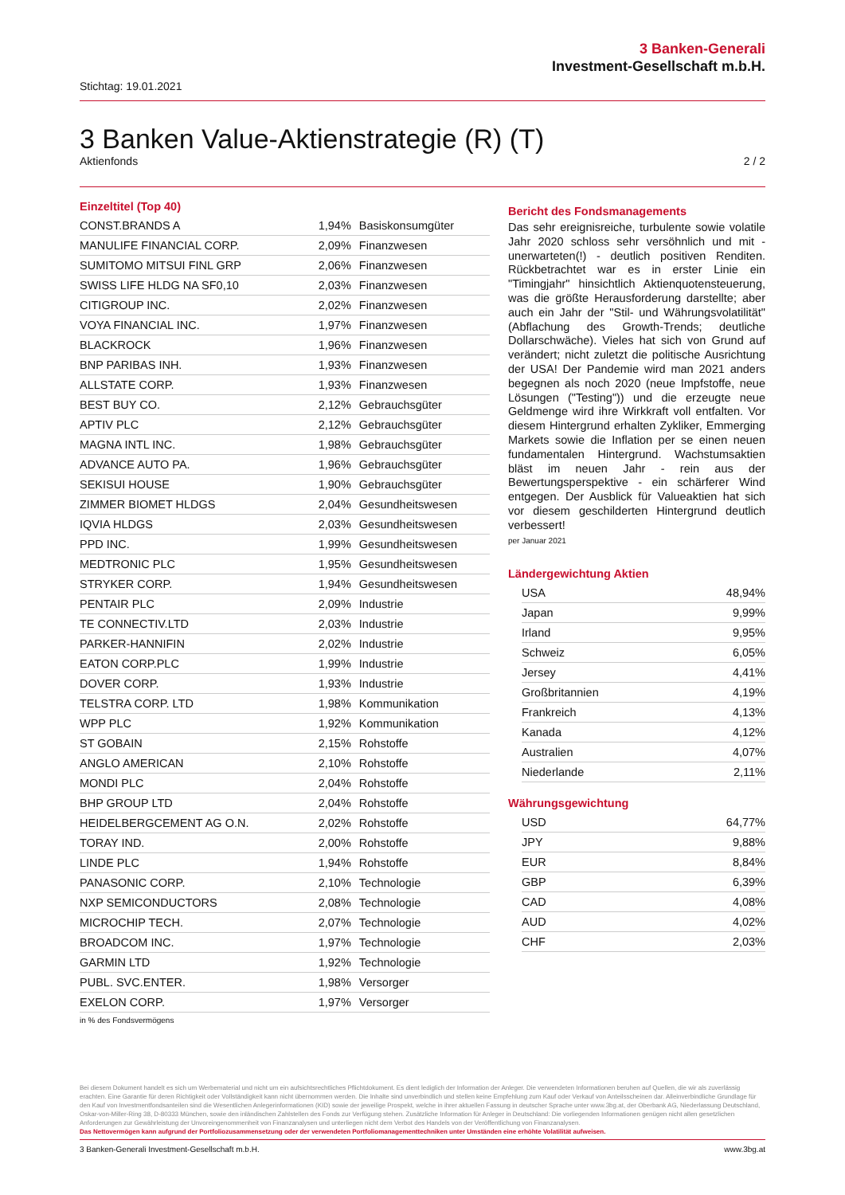3 Banken-Generali
Investment-Gesellschaft m.b.H.
Stichtag: 19.01.2021
3 Banken Value-Aktienstrategie (R) (T)
Aktienfonds 2 / 2
Einzeltitel (Top 40)
| CONST.BRANDS A | 1,94% | Basiskonsumgüter |
| MANULIFE FINANCIAL CORP. | 2,09% | Finanzwesen |
| SUMITOMO MITSUI FINL GRP | 2,06% | Finanzwesen |
| SWISS LIFE HLDG NA SF0,10 | 2,03% | Finanzwesen |
| CITIGROUP INC. | 2,02% | Finanzwesen |
| VOYA FINANCIAL INC. | 1,97% | Finanzwesen |
| BLACKROCK | 1,96% | Finanzwesen |
| BNP PARIBAS INH. | 1,93% | Finanzwesen |
| ALLSTATE CORP. | 1,93% | Finanzwesen |
| BEST BUY CO. | 2,12% | Gebrauchsgüter |
| APTIV PLC | 2,12% | Gebrauchsgüter |
| MAGNA INTL INC. | 1,98% | Gebrauchsgüter |
| ADVANCE AUTO PA. | 1,96% | Gebrauchsgüter |
| SEKISUI HOUSE | 1,90% | Gebrauchsgüter |
| ZIMMER BIOMET HLDGS | 2,04% | Gesundheitswesen |
| IQVIA HLDGS | 2,03% | Gesundheitswesen |
| PPD INC. | 1,99% | Gesundheitswesen |
| MEDTRONIC PLC | 1,95% | Gesundheitswesen |
| STRYKER CORP. | 1,94% | Gesundheitswesen |
| PENTAIR PLC | 2,09% | Industrie |
| TE CONNECTIV.LTD | 2,03% | Industrie |
| PARKER-HANNIFIN | 2,02% | Industrie |
| EATON CORP.PLC | 1,99% | Industrie |
| DOVER CORP. | 1,93% | Industrie |
| TELSTRA CORP. LTD | 1,98% | Kommunikation |
| WPP PLC | 1,92% | Kommunikation |
| ST GOBAIN | 2,15% | Rohstoffe |
| ANGLO AMERICAN | 2,10% | Rohstoffe |
| MONDI PLC | 2,04% | Rohstoffe |
| BHP GROUP LTD | 2,04% | Rohstoffe |
| HEIDELBERGCEMENT AG O.N. | 2,02% | Rohstoffe |
| TORAY IND. | 2,00% | Rohstoffe |
| LINDE PLC | 1,94% | Rohstoffe |
| PANASONIC CORP. | 2,10% | Technologie |
| NXP SEMICONDUCTORS | 2,08% | Technologie |
| MICROCHIP TECH. | 2,07% | Technologie |
| BROADCOM INC. | 1,97% | Technologie |
| GARMIN LTD | 1,92% | Technologie |
| PUBL. SVC.ENTER. | 1,98% | Versorger |
| EXELON CORP. | 1,97% | Versorger |
in % des Fondsvermögens
Bericht des Fondsmanagements
Das sehr ereignisreiche, turbulente sowie volatile Jahr 2020 schloss sehr versöhnlich und mit - unerwarteten(!) - deutlich positiven Renditen. Rückbetrachtet war es in erster Linie ein "Timingjahr" hinsichtlich Aktienquotensteuerung, was die größte Herausforderung darstellte; aber auch ein Jahr der "Stil- und Währungsvolatilität" (Abflachung des Growth-Trends; deutliche Dollarschwäche). Vieles hat sich von Grund auf verändert; nicht zuletzt die politische Ausrichtung der USA! Der Pandemie wird man 2021 anders begegnen als noch 2020 (neue Impfstoffe, neue Lösungen ("Testing")) und die erzeugte neue Geldmenge wird ihre Wirkkraft voll entfalten. Vor diesem Hintergrund erhalten Zykliker, Emmerging Markets sowie die Inflation per se einen neuen fundamentalen Hintergrund. Wachstumsaktien bläst im neuen Jahr - rein aus der Bewertungsperspektive - ein schärferer Wind entgegen. Der Ausblick für Valueaktien hat sich vor diesem geschilderten Hintergrund deutlich verbessert!
per Januar 2021
Ländergewichtung Aktien
| USA | 48,94% |
| Japan | 9,99% |
| Irland | 9,95% |
| Schweiz | 6,05% |
| Jersey | 4,41% |
| Großbritannien | 4,19% |
| Frankreich | 4,13% |
| Kanada | 4,12% |
| Australien | 4,07% |
| Niederlande | 2,11% |
Währungsgewichtung
| USD | 64,77% |
| JPY | 9,88% |
| EUR | 8,84% |
| GBP | 6,39% |
| CAD | 4,08% |
| AUD | 4,02% |
| CHF | 2,03% |
Bei diesem Dokument handelt es sich um Werbematerial und nicht um ein aufsichtsrechtliches Pflichtdokument. Es dient lediglich der Information der Anleger. Die verwendeten Informationen beruhen auf Quellen, die wir als zuverlässig erachten. Eine Garantie für deren Richtigkeit oder Vollständigkeit kann nicht übernommen werden. Die Inhalte sind unverbindlich und stellen keine Empfehlung zum Kauf oder Verkauf von Anteilsscheinen dar. Alleinverbindliche Grundlage für den Kauf von Investmentfondsanteilen sind die Wesentlichen Anlegerinformationen (KID) sowie der jeweilige Prospekt, welche in ihrer aktuellen Fassung in deutscher Sprache unter www.3bg.at, der Oberbank AG, Niederlassung Deutschland, Oskar-von-Miller-Ring 38, D-80333 München, sowie den inländischen Zahlstellen des Fonds zur Verfügung stehen. Zusätzliche Information für Anleger in Deutschland: Die vorliegenden Informationen genügen nicht allen gesetzlichen Anforderungen zur Gewährleistung der Unvoreingenommenheit von Finanzanalysen und unterliegen nicht dem Verbot des Handels von der Veröffentlichung von Finanzanalysen.
Das Nettovermögen kann aufgrund der Portfoliozusammensetzung oder der verwendeten Portfoliomanagementtechniken unter Umständen eine erhöhte Volatilität aufweisen.
3 Banken-Generali Investment-Gesellschaft m.b.H. www.3bg.at